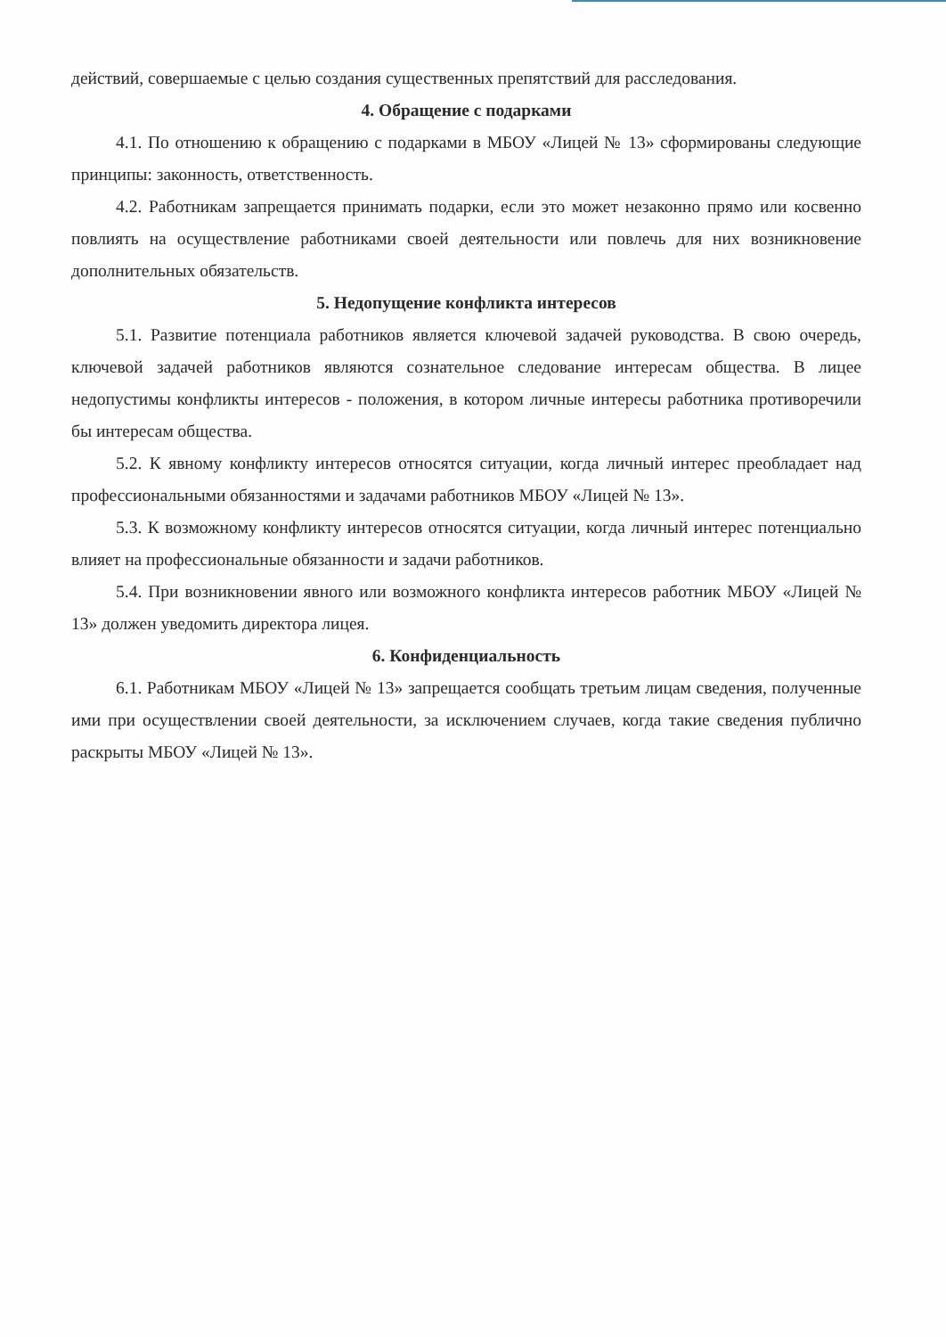действий, совершаемые с целью создания существенных препятствий для расследования.
4. Обращение с подарками
4.1. По отношению к обращению с подарками в МБОУ «Лицей № 13» сформированы следующие принципы: законность, ответственность.
4.2. Работникам запрещается принимать подарки, если это может незаконно прямо или косвенно повлиять на осуществление работниками своей деятельности или повлечь для них возникновение дополнительных обязательств.
5. Недопущение конфликта интересов
5.1. Развитие потенциала работников является ключевой задачей руководства. В свою очередь, ключевой задачей работников являются сознательное следование интересам общества. В лицее недопустимы конфликты интересов - положения, в котором личные интересы работника противоречили бы интересам общества.
5.2. К явному конфликту интересов относятся ситуации, когда личный интерес преобладает над профессиональными обязанностями и задачами работников МБОУ «Лицей № 13».
5.3. К возможному конфликту интересов относятся ситуации, когда личный интерес потенциально влияет на профессиональные обязанности и задачи работников.
5.4. При возникновении явного или возможного конфликта интересов работник МБОУ «Лицей № 13» должен уведомить директора лицея.
6. Конфиденциальность
6.1. Работникам МБОУ «Лицей № 13» запрещается сообщать третьим лицам сведения, полученные ими при осуществлении своей деятельности, за исключением случаев, когда такие сведения публично раскрыты МБОУ «Лицей № 13».